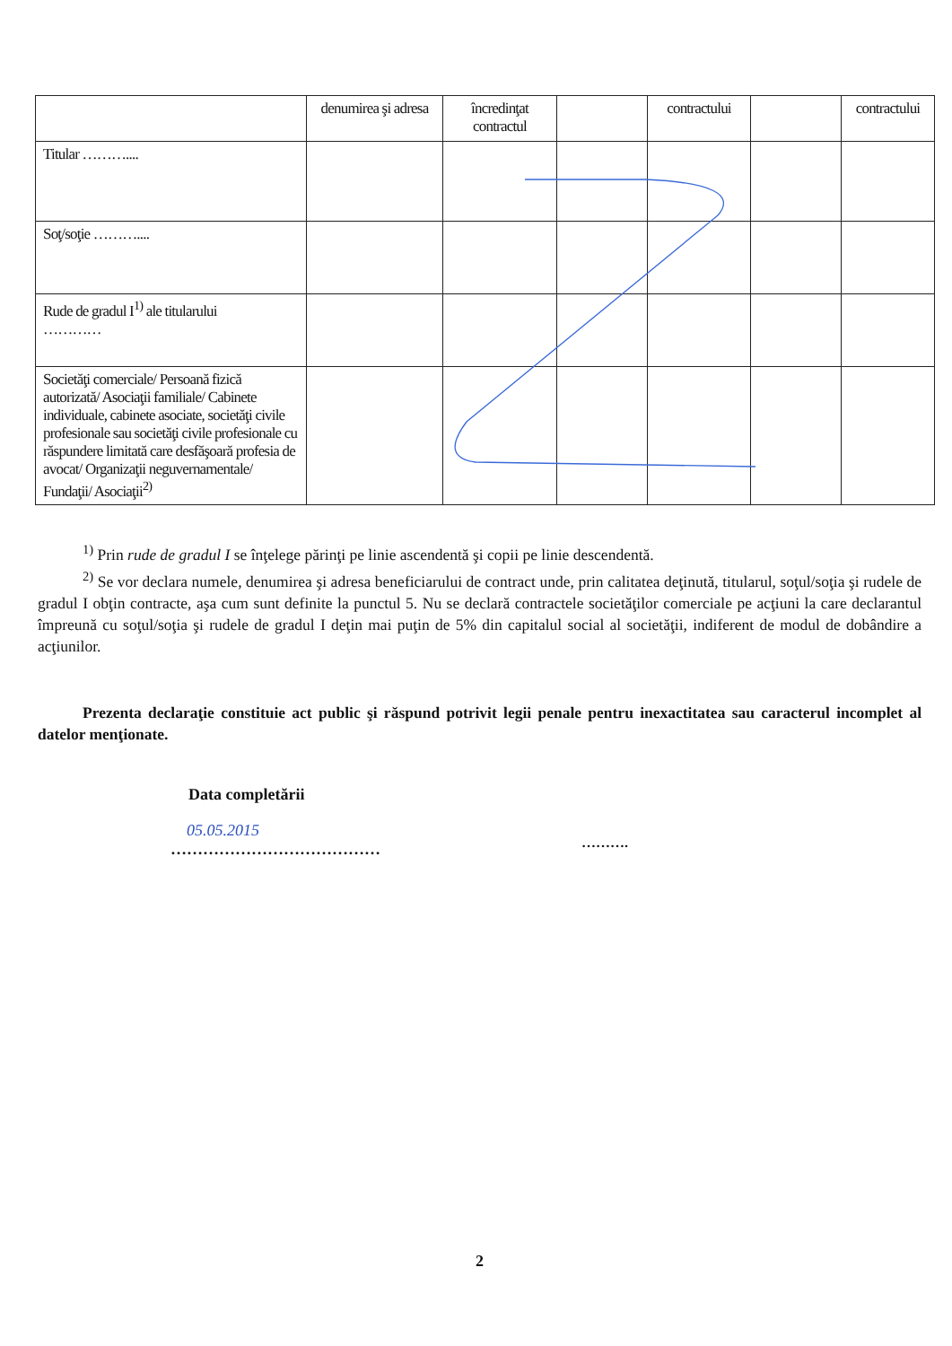| | denumirea şi adresa | încredinţat contractul | | contractului | | contractului |
| Titular ……….... | | | | | | |
| Soţ/soţie ……….... | | | | | | |
| Rude de gradul I<sup>1)</sup> ale titularului ………… | | | | | | |
| Societăţi comerciale/ Persoană fizică autorizată/ Asociaţii familiale/ Cabinete individuale, cabinete asociate, societăţi civile profesionale sau societăţi civile profesionale cu răspundere limitată care desfăşoară profesia de avocat/ Organizaţii neguvernamentale/ Fundaţii/ Asociaţii<sup>2)</sup> | | | | | | |
<sup>1)</sup> Prin rude de gradul I se înţelege părinţi pe linie ascendentă şi copii pe linie descendentă.
<sup>2)</sup> Se vor declara numele, denumirea şi adresa beneficiarului de contract unde, prin calitatea deţinută, titularul, soţul/soţia şi rudele de gradul I obţin contracte, aşa cum sunt definite la punctul 5. Nu se declară contractele societăţilor comerciale pe acţiuni la care declarantul împreună cu soţul/soţia şi rudele de gradul I deţin mai puţin de 5% din capitalul social al societăţii, indiferent de modul de dobândire a acţiunilor.
Prezenta declaraţie constituie act public şi răspund potrivit legii penale pentru inexactitatea sau caracterul incomplet al datelor menţionate.
Data completării
05.05.2015
…………………………………
……….
2